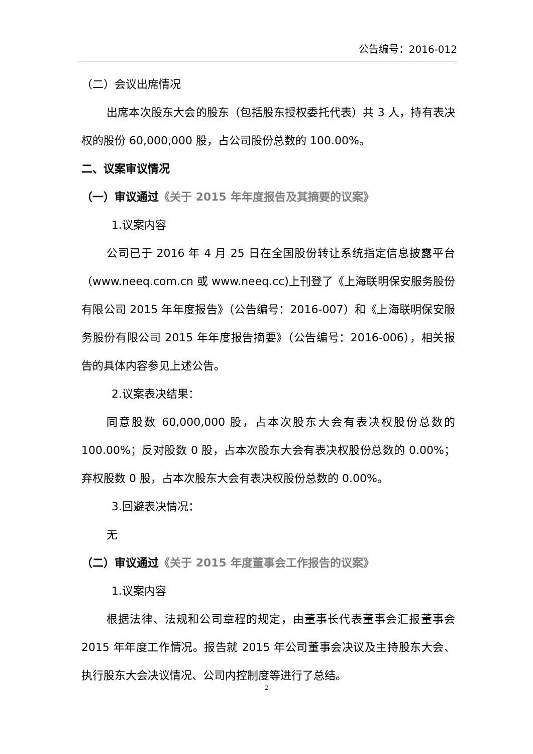公告编号：2016-012
（二）会议出席情况
出席本次股东大会的股东（包括股东授权委托代表）共 3 人，持有表决权的股份 60,000,000 股，占公司股份总数的 100.00%。
二、议案审议情况
（一）审议通过《关于 2015 年年度报告及其摘要的议案》
1.议案内容
公司已于 2016 年 4 月 25 日在全国股份转让系统指定信息披露平台（www.neeq.com.cn 或 www.neeq.cc)上刊登了《上海联明保安服务股份有限公司 2015 年年度报告》（公告编号：2016-007）和《上海联明保安服务股份有限公司 2015 年年度报告摘要》（公告编号：2016-006），相关报告的具体内容参见上述公告。
2.议案表决结果：
同意股数 60,000,000 股，占本次股东大会有表决权股份总数的 100.00%；反对股数 0 股，占本次股东大会有表决权股份总数的 0.00%；弃权股数 0 股，占本次股东大会有表决权股份总数的 0.00%。
3.回避表决情况：
无
（二）审议通过《关于 2015 年度董事会工作报告的议案》
1.议案内容
根据法律、法规和公司章程的规定，由董事长代表董事会汇报董事会 2015 年年度工作情况。报告就 2015 年公司董事会决议及主持股东大会、执行股东大会决议情况、公司内控制度等进行了总结。
2